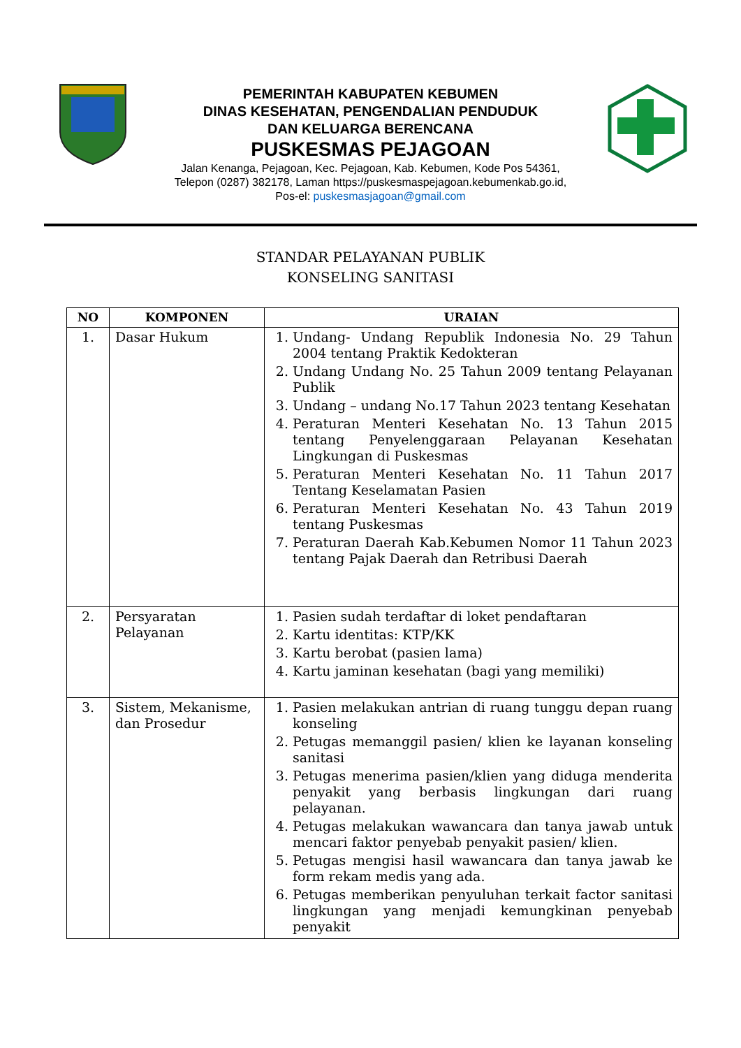PEMERINTAH KABUPATEN KEBUMEN
DINAS KESEHATAN, PENGENDALIAN PENDUDUK
DAN KELUARGA BERENCANA
PUSKESMAS PEJAGOAN
Jalan Kenanga, Pejagoan, Kec. Pejagoan, Kab. Kebumen, Kode Pos 54361,
Telepon (0287) 382178, Laman https://puskesmaspejagoan.kebumenkab.go.id,
Pos-el: puskesmasjagoan@gmail.com
STANDAR PELAYANAN PUBLIK
KONSELING SANITASI
| NO | KOMPONEN | URAIAN |
| --- | --- | --- |
| 1. | Dasar Hukum | 1. Undang- Undang Republik Indonesia No. 29 Tahun 2004 tentang Praktik Kedokteran 2. Undang Undang No. 25 Tahun 2009 tentang Pelayanan Publik 3. Undang – undang No.17 Tahun 2023 tentang Kesehatan 4. Peraturan Menteri Kesehatan No. 13 Tahun 2015 tentang Penyelenggaraan Pelayanan Kesehatan Lingkungan di Puskesmas 5. Peraturan Menteri Kesehatan No. 11 Tahun 2017 Tentang Keselamatan Pasien 6. Peraturan Menteri Kesehatan No. 43 Tahun 2019 tentang Puskesmas 7. Peraturan Daerah Kab.Kebumen Nomor 11 Tahun 2023 tentang Pajak Daerah dan Retribusi Daerah |
| 2. | Persyaratan Pelayanan | 1. Pasien sudah terdaftar di loket pendaftaran 2. Kartu identitas: KTP/KK 3. Kartu berobat (pasien lama) 4. Kartu jaminan kesehatan (bagi yang memiliki) |
| 3. | Sistem, Mekanisme, dan Prosedur | 1. Pasien melakukan antrian di ruang tunggu depan ruang konseling 2. Petugas memanggil pasien/ klien ke layanan konseling sanitasi 3. Petugas menerima pasien/klien yang diduga menderita penyakit yang berbasis lingkungan dari ruang pelayanan. 4. Petugas melakukan wawancara dan tanya jawab untuk mencari faktor penyebab penyakit pasien/ klien. 5. Petugas mengisi hasil wawancara dan tanya jawab ke form rekam medis yang ada. 6. Petugas memberikan penyuluhan terkait factor sanitasi lingkungan yang menjadi kemungkinan penyebab penyakit |